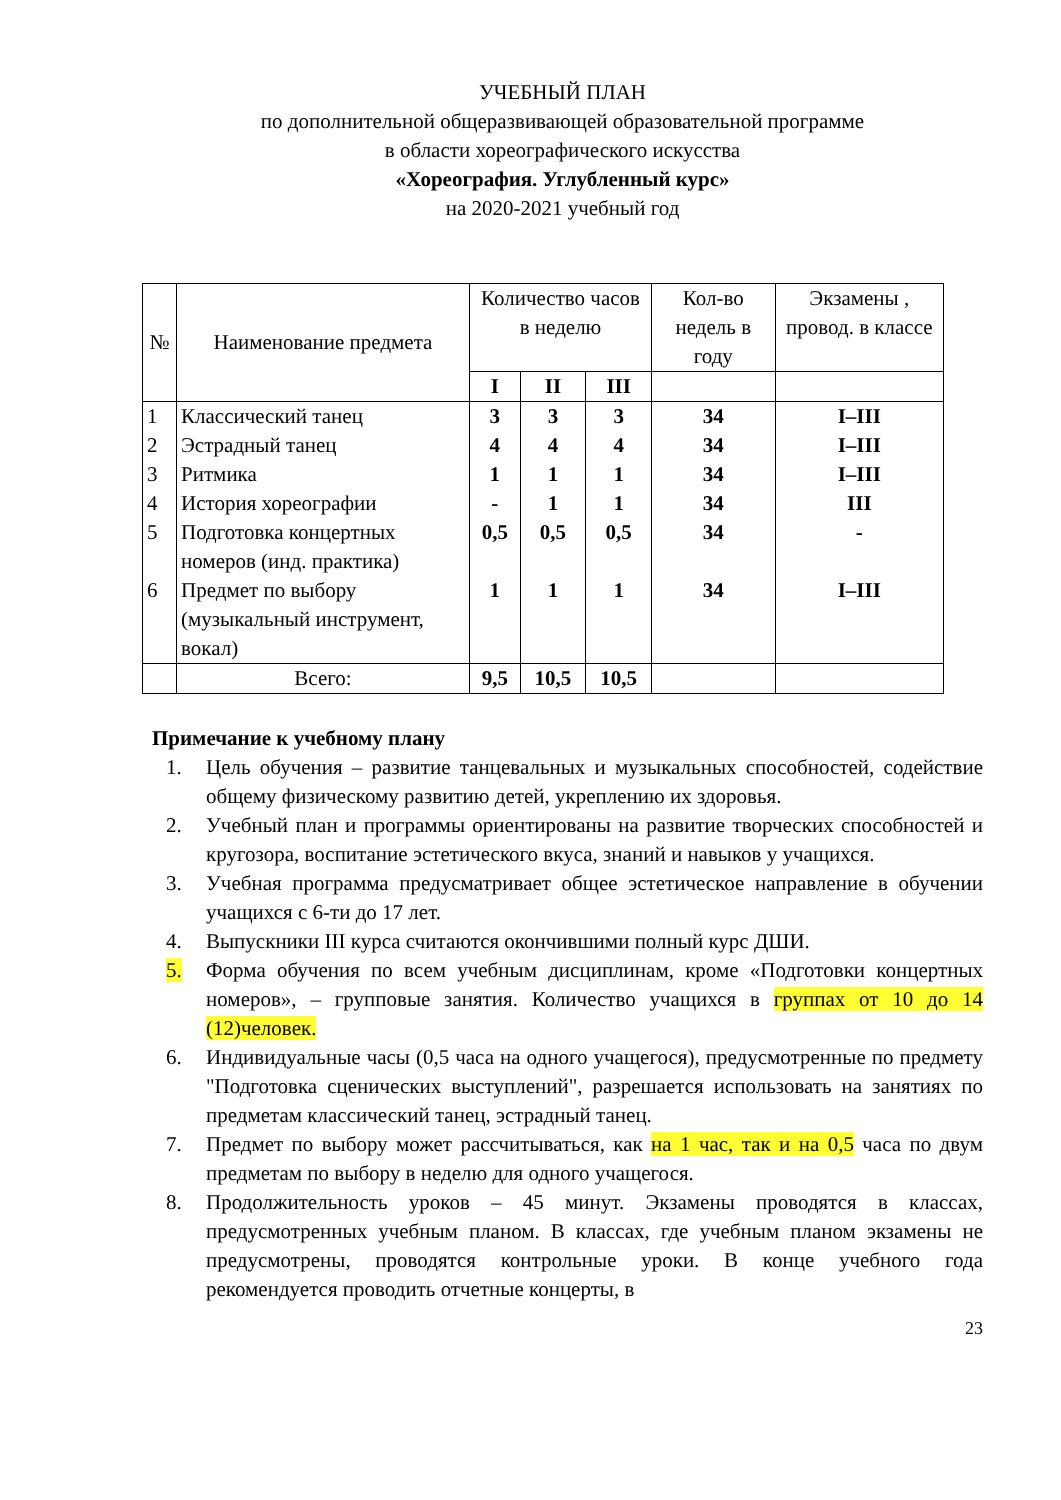УЧЕБНЫЙ ПЛАН
по дополнительной общеразвивающей образовательной программе
в области хореографического искусства
«Хореография. Углубленный курс»
на 2020-2021 учебный год
| № | Наименование предмета | Количество часов в неделю | | | Кол-во недель в году | Экзамены , провод. в классе |
| --- | --- | --- | --- | --- | --- | --- |
| | | I | II | III | | |
| 1 2 3 4 5 6 | Классический танец Эстрадный танец Ритмика История хореографии Подготовка концертных номеров (инд. практика) Предмет по выбору (музыкальный инструмент, вокал) | 3 4 1 - 0,5 1 | 3 4 1 1 0,5 1 | 3 4 1 1 0,5 1 | 34 34 34 34 34 34 | I–III I–III I–III III - I–III |
| | Всего: | 9,5 | 10,5 | 10,5 | | |
Примечание к учебному плану
1. Цель обучения – развитие танцевальных и музыкальных способностей, содействие общему физическому развитию детей, укреплению их здоровья.
2. Учебный план и программы ориентированы на развитие творческих способностей и кругозора, воспитание эстетического вкуса, знаний и навыков у учащихся.
3. Учебная программа предусматривает общее эстетическое направление в обучении учащихся с 6-ти до 17 лет.
4. Выпускники III курса считаются окончившими полный курс ДШИ.
5. Форма обучения по всем учебным дисциплинам, кроме «Подготовки концертных номеров», – групповые занятия. Количество учащихся в группах от 10 до 14 (12)человек.
6. Индивидуальные часы (0,5 часа на одного учащегося), предусмотренные по предмету "Подготовка сценических выступлений", разрешается использовать на занятиях по предметам классический танец, эстрадный танец.
7. Предмет по выбору может рассчитываться, как на 1 час, так и на 0,5 часа по двум предметам по выбору в неделю для одного учащегося.
8. Продолжительность уроков – 45 минут. Экзамены проводятся в классах, предусмотренных учебным планом. В классах, где учебным планом экзамены не предусмотрены, проводятся контрольные уроки. В конце учебного года рекомендуется проводить отчетные концерты, в
23